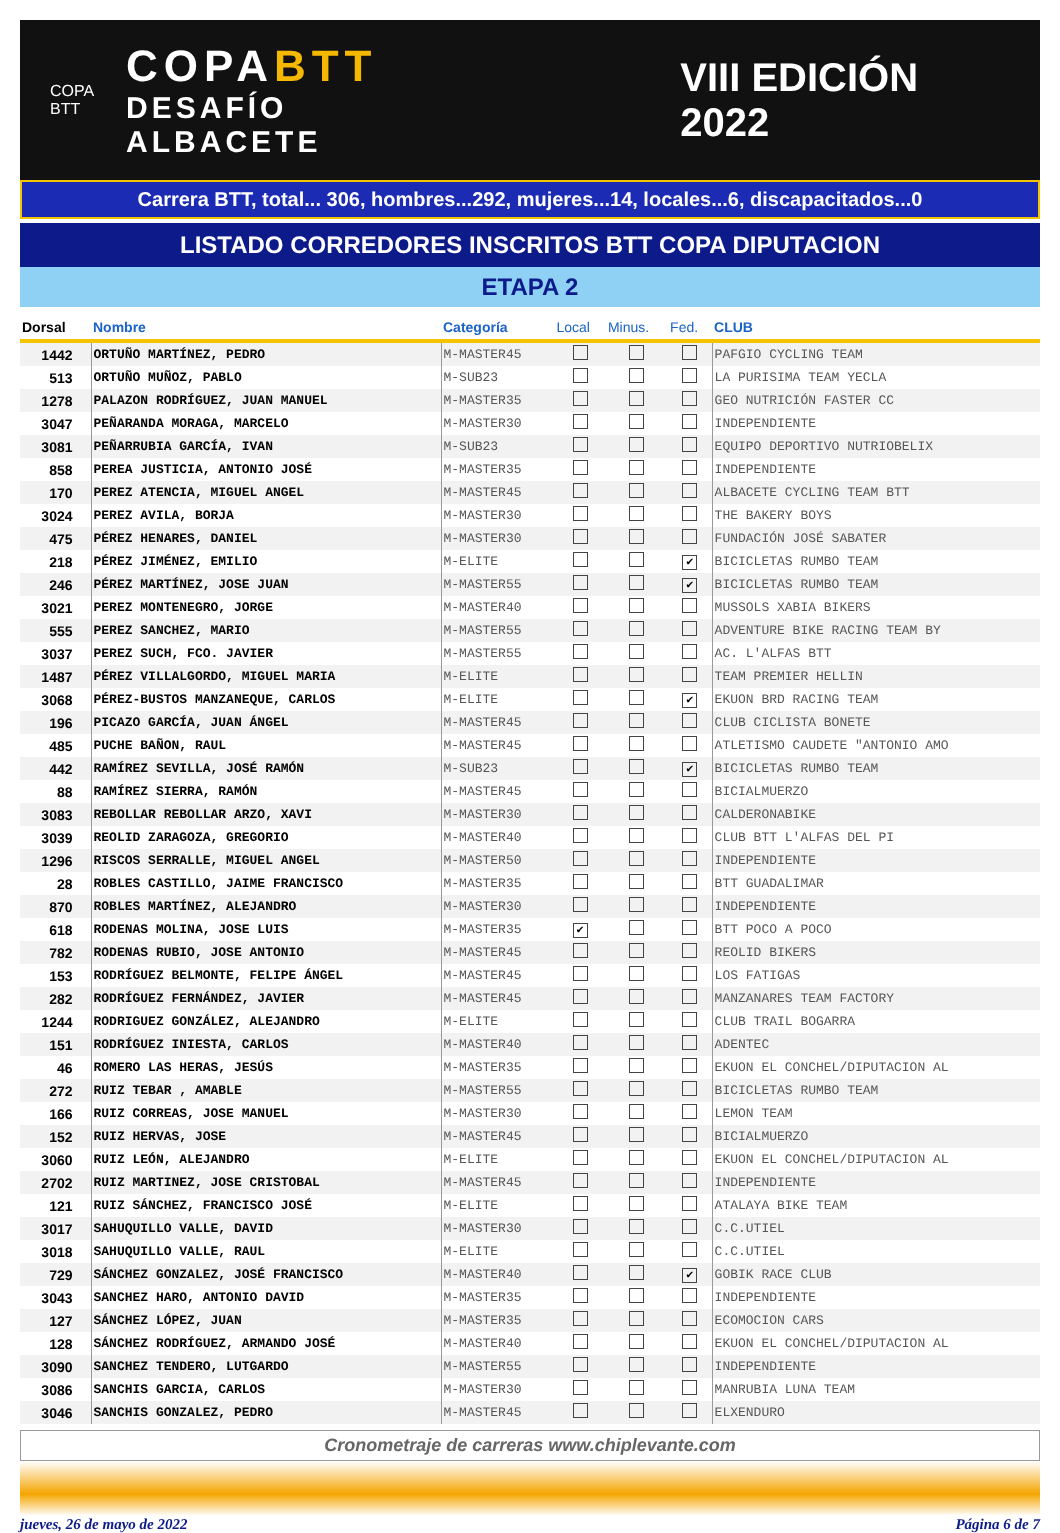COPA BTT
COPABTT
DESAFÍO ALBACETE
VIII EDICIÓN 2022
Carrera BTT, total... 306, hombres...292, mujeres...14, locales...6, discapacitados...0
LISTADO CORREDORES INSCRITOS BTT COPA DIPUTACION
ETAPA 2
| Dorsal | Nombre | Categoría | Local | Minus. | Fed. | CLUB |
| --- | --- | --- | --- | --- | --- | --- |
| 1442 | ORTUÑO MARTÍNEZ, PEDRO | M-MASTER45 | | | | PAFGIO CYCLING TEAM |
| 513 | ORTUÑO MUÑOZ, PABLO | M-SUB23 | | | | LA PURISIMA TEAM YECLA |
| 1278 | PALAZON RODRÍGUEZ, JUAN MANUEL | M-MASTER35 | | | | GEO NUTRICIÓN FASTER CC |
| 3047 | PEÑARANDA MORAGA, MARCELO | M-MASTER30 | | | | INDEPENDIENTE |
| 3081 | PEÑARRUBIA GARCÍA, IVAN | M-SUB23 | | | | EQUIPO DEPORTIVO NUTRIOBELIX |
| 858 | PEREA JUSTICIA, ANTONIO JOSÉ | M-MASTER35 | | | | INDEPENDIENTE |
| 170 | PEREZ ATENCIA, MIGUEL ANGEL | M-MASTER45 | | | | ALBACETE CYCLING TEAM BTT |
| 3024 | PEREZ AVILA, BORJA | M-MASTER30 | | | | THE BAKERY BOYS |
| 475 | PÉREZ HENARES, DANIEL | M-MASTER30 | | | | FUNDACIÓN JOSÉ SABATER |
| 218 | PÉREZ JIMÉNEZ, EMILIO | M-ELITE | | | ✔ | BICICLETAS RUMBO TEAM |
| 246 | PÉREZ MARTÍNEZ, JOSE JUAN | M-MASTER55 | | | ✔ | BICICLETAS RUMBO TEAM |
| 3021 | PEREZ MONTENEGRO, JORGE | M-MASTER40 | | | | MUSSOLS XABIA BIKERS |
| 555 | PEREZ SANCHEZ, MARIO | M-MASTER55 | | | | ADVENTURE BIKE RACING TEAM BY |
| 3037 | PEREZ SUCH, FCO. JAVIER | M-MASTER55 | | | | AC. L'ALFAS BTT |
| 1487 | PÉREZ VILLALGORDO, MIGUEL MARIA | M-ELITE | | | | TEAM PREMIER HELLIN |
| 3068 | PÉREZ-BUSTOS MANZANEQUE, CARLOS | M-ELITE | | | ✔ | EKUON BRD RACING TEAM |
| 196 | PICAZO GARCÍA, JUAN ÁNGEL | M-MASTER45 | | | | CLUB CICLISTA BONETE |
| 485 | PUCHE BAÑON, RAUL | M-MASTER45 | | | | ATLETISMO CAUDETE "ANTONIO AMO |
| 442 | RAMÍREZ SEVILLA, JOSÉ RAMÓN | M-SUB23 | | | ✔ | BICICLETAS RUMBO TEAM |
| 88 | RAMÍREZ SIERRA, RAMÓN | M-MASTER45 | | | | BICIALMUERZO |
| 3083 | REBOLLAR REBOLLAR ARZO, XAVI | M-MASTER30 | | | | CALDERONABIKE |
| 3039 | REOLID ZARAGOZA, GREGORIO | M-MASTER40 | | | | CLUB BTT L'ALFAS DEL PI |
| 1296 | RISCOS SERRALLE, MIGUEL ANGEL | M-MASTER50 | | | | INDEPENDIENTE |
| 28 | ROBLES CASTILLO, JAIME FRANCISCO | M-MASTER35 | | | | BTT GUADALIMAR |
| 870 | ROBLES MARTÍNEZ, ALEJANDRO | M-MASTER30 | | | | INDEPENDIENTE |
| 618 | RODENAS MOLINA, JOSE LUIS | M-MASTER35 | ✔ | | | BTT POCO A POCO |
| 782 | RODENAS RUBIO, JOSE ANTONIO | M-MASTER45 | | | | REOLID BIKERS |
| 153 | RODRÍGUEZ BELMONTE, FELIPE ÁNGEL | M-MASTER45 | | | | LOS FATIGAS |
| 282 | RODRÍGUEZ FERNÁNDEZ, JAVIER | M-MASTER45 | | | | MANZANARES TEAM FACTORY |
| 1244 | RODRIGUEZ GONZÁLEZ, ALEJANDRO | M-ELITE | | | | CLUB TRAIL BOGARRA |
| 151 | RODRÍGUEZ INIESTA, CARLOS | M-MASTER40 | | | | ADENTEC |
| 46 | ROMERO LAS HERAS, JESÚS | M-MASTER35 | | | | EKUON EL CONCHEL/DIPUTACION AL |
| 272 | RUIZ TEBAR , AMABLE | M-MASTER55 | | | | BICICLETAS RUMBO TEAM |
| 166 | RUIZ CORREAS, JOSE MANUEL | M-MASTER30 | | | | LEMON TEAM |
| 152 | RUIZ HERVAS, JOSE | M-MASTER45 | | | | BICIALMUERZO |
| 3060 | RUIZ LEÓN, ALEJANDRO | M-ELITE | | | | EKUON EL CONCHEL/DIPUTACION AL |
| 2702 | RUIZ MARTINEZ, JOSE CRISTOBAL | M-MASTER45 | | | | INDEPENDIENTE |
| 121 | RUIZ SÁNCHEZ, FRANCISCO JOSÉ | M-ELITE | | | | ATALAYA BIKE TEAM |
| 3017 | SAHUQUILLO VALLE, DAVID | M-MASTER30 | | | | C.C.UTIEL |
| 3018 | SAHUQUILLO VALLE, RAUL | M-ELITE | | | | C.C.UTIEL |
| 729 | SÁNCHEZ GONZALEZ, JOSÉ FRANCISCO | M-MASTER40 | | | ✔ | GOBIK RACE CLUB |
| 3043 | SANCHEZ HARO, ANTONIO DAVID | M-MASTER35 | | | | INDEPENDIENTE |
| 127 | SÁNCHEZ LÓPEZ, JUAN | M-MASTER35 | | | | ECOMOCION CARS |
| 128 | SÁNCHEZ RODRÍGUEZ, ARMANDO JOSÉ | M-MASTER40 | | | | EKUON EL CONCHEL/DIPUTACION AL |
| 3090 | SANCHEZ TENDERO, LUTGARDO | M-MASTER55 | | | | INDEPENDIENTE |
| 3086 | SANCHIS GARCIA, CARLOS | M-MASTER30 | | | | MANRUBIA LUNA TEAM |
| 3046 | SANCHIS GONZALEZ, PEDRO | M-MASTER45 | | | | ELXENDURO |
Cronometraje de carreras www.chiplevante.com
jueves, 26 de mayo de 2022 Página 6 de 7